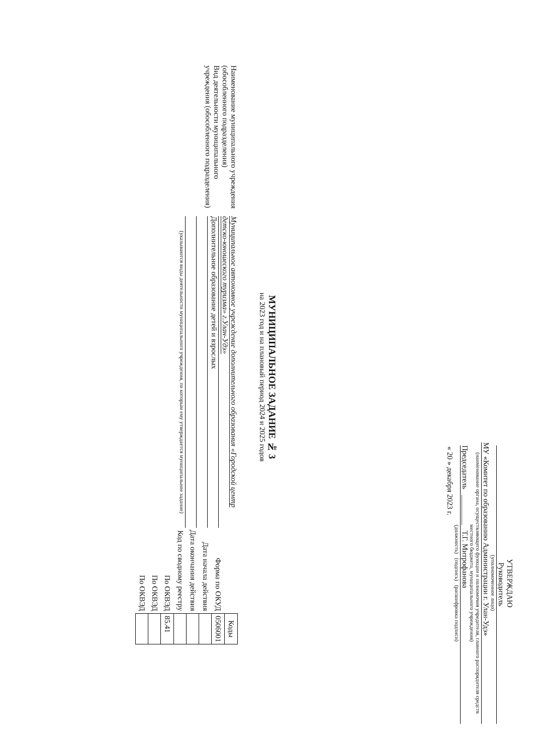УТВЕРЖДАЮ
Руководитель
(уполномоченное лицо)
МУ «Комитет по образованию Администрации г. Улан-Удэ»
(наименование органа, осуществляющего функции и полномочия учредителя, главного распорядителя средств местного бюджета, муниципального учреждения)
Председатель ________ Т.Г. Митрофанова
(должность) (подпись) (расшифровка подписи)
« 20 » декабря 2023 г.
МУНИЦИПАЛЬНОЕ ЗАДАНИЕ № 3
на 2023 год и на плановый период 2024 и 2025 годов
Наименование муниципального учреждения (обособленного подразделения)
Вид деятельности муниципального учреждения (обособленного подразделения)
Муниципальное автономное учреждение дополнительного образования «Городской центр детско-юношеского туризма» г.Улан-Удэ»
Дополнительное образование детей и взрослых
(указываются виды деятельности муниципального учреждения, по которым ему утверждается муниципальное задание)
| | Коды |
| Форма по ОКУД | 0506001 |
| Дата начала действия | |
| Дата окончания действия | |
| Код по сводному реестру | |
| По ОКВЭД | 85.41 |
| По ОКВЭД | |
| По ОКВЭД | |